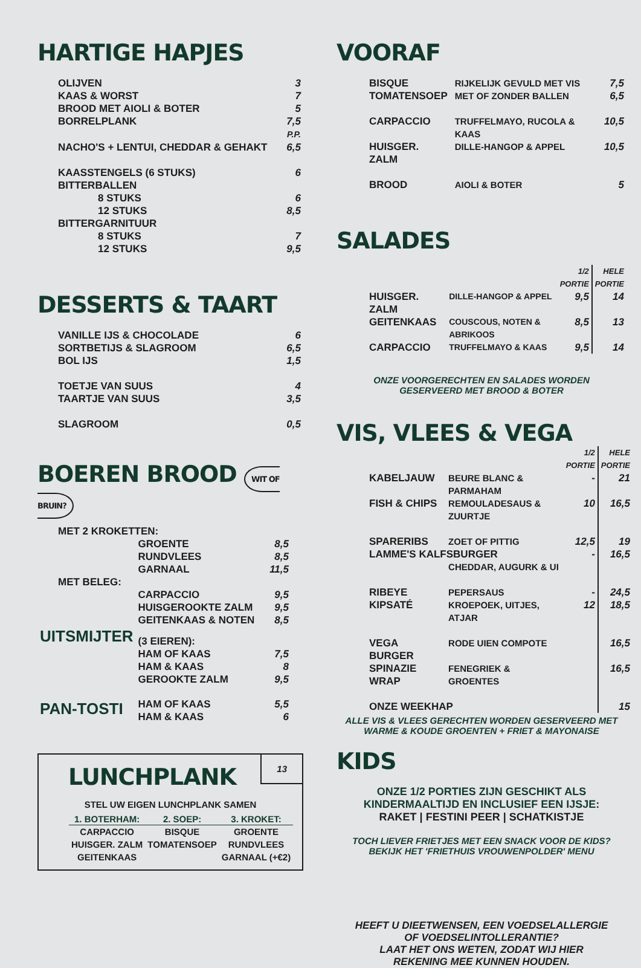HARTIGE HAPJES
| OLIJVEN | 3 |
| KAAS & WORST | 7 |
| BROOD MET AIOLI & BOTER | 5 |
| BORRELPLANK | 7,5 P.P. |
| NACHO'S + LENTUI, CHEDDAR & GEHAKT | 6,5 |
| KAASSTENGELS (6 STUKS) | 6 |
| BITTERBALLEN | |
| 8 STUKS | 6 |
| 12 STUKS | 8,5 |
| BITTERGARNITUUR | |
| 8 STUKS | 7 |
| 12 STUKS | 9,5 |
DESSERTS & TAART
| VANILLE IJS & CHOCOLADE | 6 |
| SORTBETIJS & SLAGROOM | 6,5 |
| BOL IJS | 1,5 |
| TOETJE VAN SUUS | 4 |
| TAARTJE VAN SUUS | 3,5 |
| SLAGROOM | 0,5 |
BOEREN BROOD WIT OF BRUIN?
| MET 2 KROKETTEN: | | |
| | GROENTE | 8,5 |
| | RUNDVLEES | 8,5 |
| | GARNAAL | 11,5 |
| MET BELEG: | | |
| | CARPACCIO | 9,5 |
| | HUISGEROOKTE ZALM | 9,5 |
| | GEITENKAAS & NOTEN | 8,5 |
| UITSMIJTER | (3 EIEREN): | |
| | HAM OF KAAS | 7,5 |
| | HAM & KAAS | 8 |
| | GEROOKTE ZALM | 9,5 |
| PAN-TOSTI | HAM OF KAAS | 5,5 |
| | HAM & KAAS | 6 |
13
LUNCHPLANK
STEL UW EIGEN LUNCHPLANK SAMEN
| 1. BOTERHAM: | 2. SOEP: | 3. KROKET: |
| --- | --- | --- |
| CARPACCIO HUISGER. ZALM GEITENKAAS | BISQUE TOMATENSOEP | GROENTE RUNDVLEES GARNAAL (+€2) |
VOORAF
| BISQUE | RIJKELIJK GEVULD MET VIS | 7,5 |
| TOMATENSOEP | MET OF ZONDER BALLEN | 6,5 |
| CARPACCIO | TRUFFELMAYO, RUCOLA & KAAS | 10,5 |
| HUISGER. ZALM | DILLE-HANGOP & APPEL | 10,5 |
| BROOD | AIOLI & BOTER | 5 |
SALADES
| | | 1/2 PORTIE | HELE PORTIE |
| HUISGER. ZALM | DILLE-HANGOP & APPEL | 9,5 | 14 |
| GEITENKAAS | COUSCOUS, NOTEN & ABRIKOOS | 8,5 | 13 |
| CARPACCIO | TRUFFELMAYO & KAAS | 9,5 | 14 |
ONZE VOORGERECHTEN EN SALADES WORDEN
GESERVEERD MET BROOD & BOTER
VIS, VLEES & VEGA
| | | 1/2 PORTIE | HELE PORTIE |
| KABELJAUW | BEURE BLANC & PARMAHAM | - | 21 |
| FISH & CHIPS | REMOULADESAUS & ZUURTJE | 10 | 16,5 |
| SPARERIBS | ZOET OF PITTIG | 12,5 | 19 |
| LAMME'S KALFSBURGER | | - | 16,5 |
| | CHEDDAR, AUGURK & UI | | |
| RIBEYE | PEPERSAUS | - | 24,5 |
| KIPSATÉ | KROEPOEK, UITJES, ATJAR | 12 | 18,5 |
| VEGA BURGER | RODE UIEN COMPOTE | | 16,5 |
| SPINAZIE WRAP | FENEGRIEK & GROENTES | | 16,5 |
| ONZE WEEKHAP | | | 15 |
ALLE VIS & VLEES GERECHTEN WORDEN GESERVEERD MET
WARME & KOUDE GROENTEN + FRIET & MAYONAISE
KIDS
ONZE 1/2 PORTIES ZIJN GESCHIKT ALS
KINDERMAALTIJD EN INCLUSIEF EEN IJSJE:
RAKET | FESTINI PEER | SCHATKISTJE
TOCH LIEVER FRIETJES MET EEN SNACK VOOR DE KIDS?
BEKIJK HET 'FRIETHUIS VROUWENPOLDER' MENU
HEEFT U DIEETWENSEN, EEN VOEDSELALLERGIE
OF VOEDSELINTOLLERANTIE?
LAAT HET ONS WETEN, ZODAT WIJ HIER
REKENING MEE KUNNEN HOUDEN.